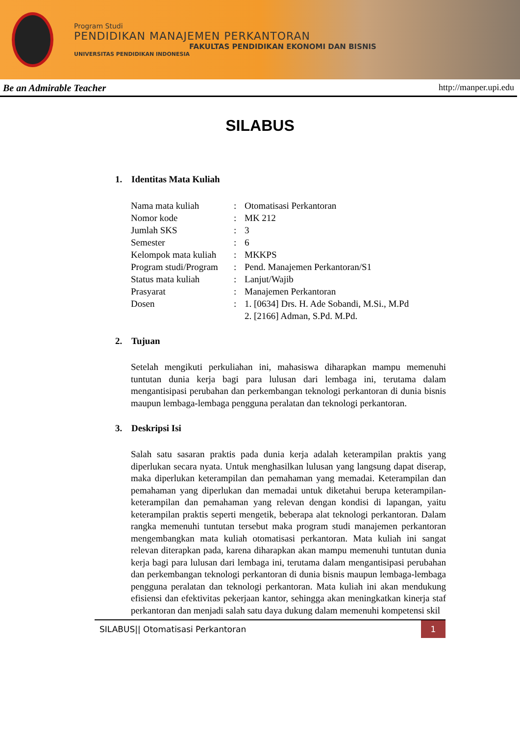Program Studi
PENDIDIKAN MANAJEMEN PERKANTORAN
FAKULTAS PENDIDIKAN EKONOMI DAN BISNIS
UNIVERSITAS PENDIDIKAN INDONESIA
Be an Admirable Teacher http://manper.upi.edu
SILABUS
1. Identitas Mata Kuliah
| Nama mata kuliah | : | Otomatisasi Perkantoran |
| Nomor kode | : | MK 212 |
| Jumlah SKS | : | 3 |
| Semester | : | 6 |
| Kelompok mata kuliah | : | MKKPS |
| Program studi/Program | : | Pend. Manajemen Perkantoran/S1 |
| Status mata kuliah | : | Lanjut/Wajib |
| Prasyarat | : | Manajemen Perkantoran |
| Dosen | : | 1. [0634] Drs. H. Ade Sobandi, M.Si., M.Pd 2. [2166] Adman, S.Pd. M.Pd. |
2. Tujuan
Setelah mengikuti perkuliahan ini, mahasiswa diharapkan mampu memenuhi tuntutan dunia kerja bagi para lulusan dari lembaga ini, terutama dalam mengantisipasi perubahan dan perkembangan teknologi perkantoran di dunia bisnis maupun lembaga-lembaga pengguna peralatan dan teknologi perkantoran.
3. Deskripsi Isi
Salah satu sasaran praktis pada dunia kerja adalah keterampilan praktis yang diperlukan secara nyata. Untuk menghasilkan lulusan yang langsung dapat diserap, maka diperlukan keterampilan dan pemahaman yang memadai. Keterampilan dan pemahaman yang diperlukan dan memadai untuk diketahui berupa keterampilan-keterampilan dan pemahaman yang relevan dengan kondisi di lapangan, yaitu keterampilan praktis seperti mengetik, beberapa alat teknologi perkantoran. Dalam rangka memenuhi tuntutan tersebut maka program studi manajemen perkantoran mengembangkan mata kuliah otomatisasi perkantoran. Mata kuliah ini sangat relevan diterapkan pada, karena diharapkan akan mampu memenuhi tuntutan dunia kerja bagi para lulusan dari lembaga ini, terutama dalam mengantisipasi perubahan dan perkembangan teknologi perkantoran di dunia bisnis maupun lembaga-lembaga pengguna peralatan dan teknologi perkantoran. Mata kuliah ini akan mendukung efisiensi dan efektivitas pekerjaan kantor, sehingga akan meningkatkan kinerja staf perkantoran dan menjadi salah satu daya dukung dalam memenuhi kompetensi skil
SILABUS|| Otomatisasi Perkantoran 1